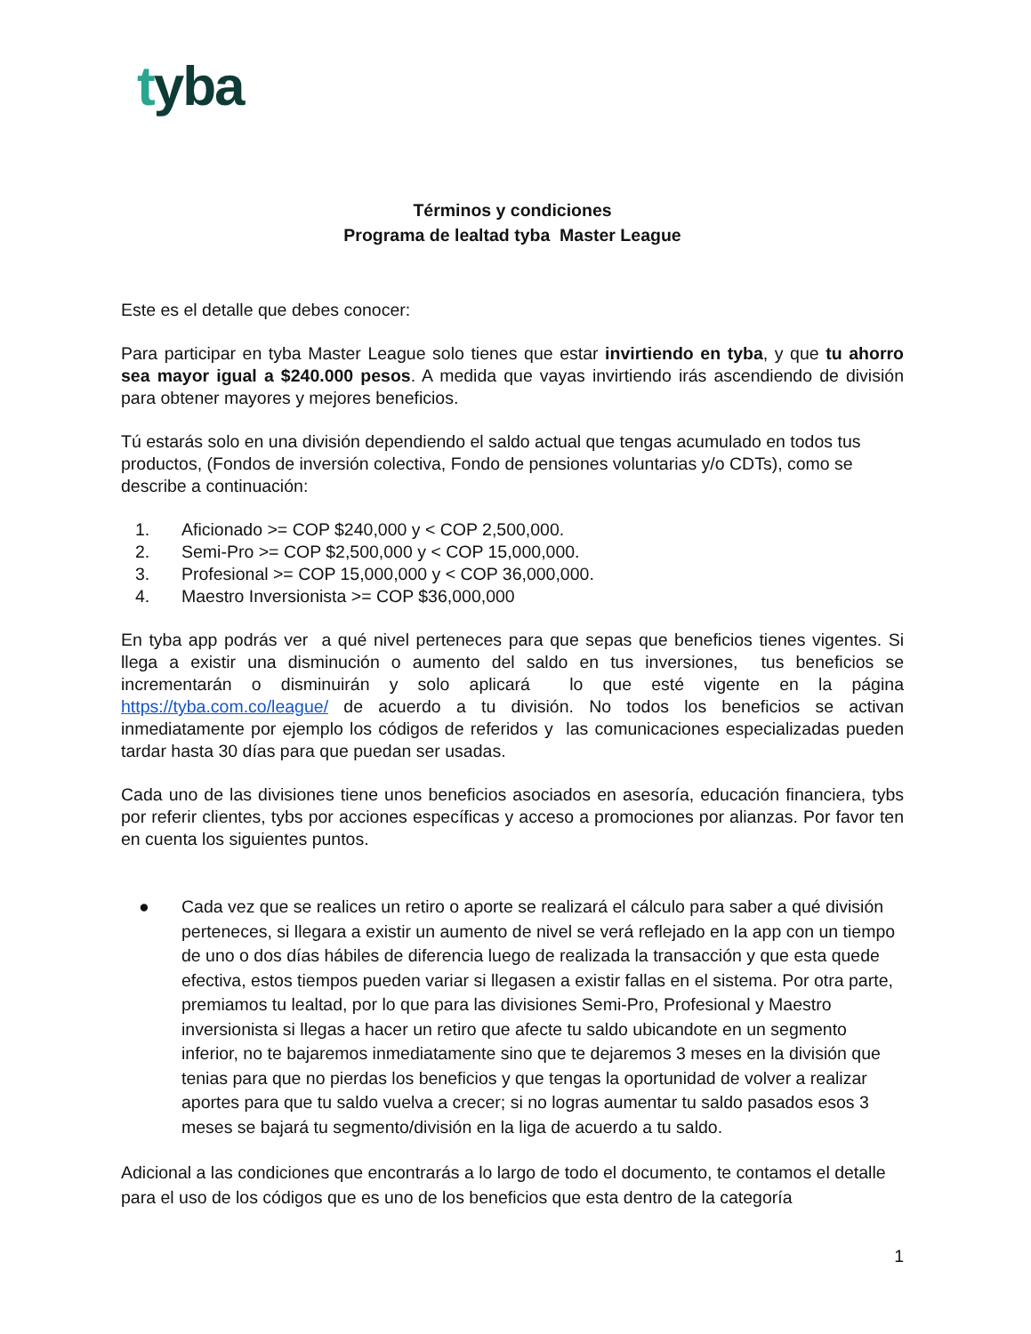tyba
Términos y condiciones
Programa de lealtad tyba Master League
Este es el detalle que debes conocer:
Para participar en tyba Master League solo tienes que estar invirtiendo en tyba, y que tu ahorro sea mayor igual a $240.000 pesos. A medida que vayas invirtiendo irás ascendiendo de división para obtener mayores y mejores beneficios.
Tú estarás solo en una división dependiendo el saldo actual que tengas acumulado en todos tus productos, (Fondos de inversión colectiva, Fondo de pensiones voluntarias y/o CDTs), como se describe a continuación:
1. Aficionado >= COP $240,000 y < COP 2,500,000.
2. Semi-Pro >= COP $2,500,000 y < COP 15,000,000.
3. Profesional >= COP 15,000,000 y < COP 36,000,000.
4. Maestro Inversionista >= COP $36,000,000
En tyba app podrás ver a qué nivel perteneces para que sepas que beneficios tienes vigentes. Si llega a existir una disminución o aumento del saldo en tus inversiones, tus beneficios se incrementarán o disminuirán y solo aplicará lo que esté vigente en la página https://tyba.com.co/league/ de acuerdo a tu división. No todos los beneficios se activan inmediatamente por ejemplo los códigos de referidos y las comunicaciones especializadas pueden tardar hasta 30 días para que puedan ser usadas.
Cada uno de las divisiones tiene unos beneficios asociados en asesoría, educación financiera, tybs por referir clientes, tybs por acciones específicas y acceso a promociones por alianzas. Por favor ten en cuenta los siguientes puntos.
● Cada vez que se realices un retiro o aporte se realizará el cálculo para saber a qué división perteneces, si llegara a existir un aumento de nivel se verá reflejado en la app con un tiempo de uno o dos días hábiles de diferencia luego de realizada la transacción y que esta quede efectiva, estos tiempos pueden variar si llegasen a existir fallas en el sistema. Por otra parte, premiamos tu lealtad, por lo que para las divisiones Semi-Pro, Profesional y Maestro inversionista si llegas a hacer un retiro que afecte tu saldo ubicandote en un segmento inferior, no te bajaremos inmediatamente sino que te dejaremos 3 meses en la división que tenias para que no pierdas los beneficios y que tengas la oportunidad de volver a realizar aportes para que tu saldo vuelva a crecer; si no logras aumentar tu saldo pasados esos 3 meses se bajará tu segmento/división en la liga de acuerdo a tu saldo.
Adicional a las condiciones que encontrarás a lo largo de todo el documento, te contamos el detalle para el uso de los códigos que es uno de los beneficios que esta dentro de la categoría
1